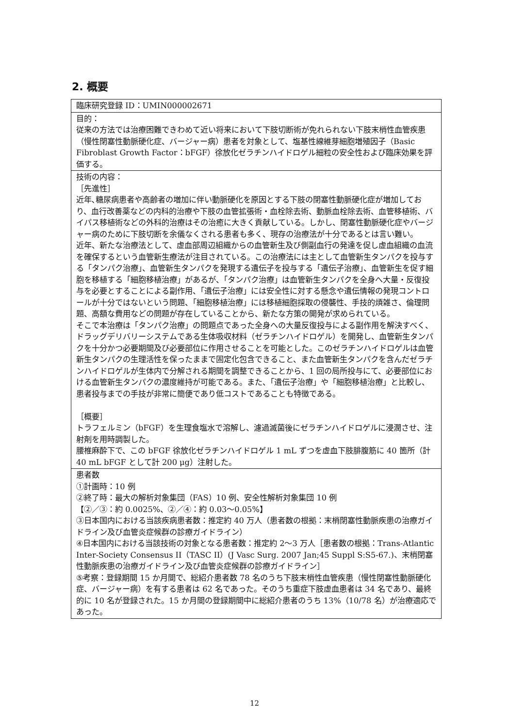2. 概要
| 臨床研究登録 ID：UMIN000002671 |
| 目的： 従来の方法では治療困難できわめて近い将来において下肢切断術が免れられない下肢末梢性血管疾患（慢性閉塞性動脈硬化症、バージャー病）患者を対象として、塩基性線維芽細胞増殖因子（Basic Fibroblast Growth Factor：bFGF）徐放化ゼラチンハイドロゲル細粒の安全性および臨床効果を評価する。 |
| 技術の内容： ［先進性］ 近年､糖尿病患者や高齢者の増加に伴い動脈硬化を原因とする下肢の閉塞性動脈硬化症が増加しており、血行改善薬などの内科的治療や下肢の血管拡張術・血栓除去術、動脈血栓除去術、血管移植術、バイパス移植術などの外科的治療はその治癒に大きく貢献している。しかし、閉塞性動脈硬化症やバージャー病のために下肢切断を余儀なくされる患者も多く、現存の治療法が十分であるとは言い難い。 近年、新たな治療法として、虚血部周辺組織からの血管新生及び側副血行の発達を促し虚血組織の血流を確保するという血管新生療法が注目されている。この治療法には主として血管新生タンパクを投与する「タンパク治療」、血管新生タンパクを発現する遺伝子を投与する「遺伝子治療」、血管新生を促す細胞を移植する「細胞移植治療」があるが、「タンパク治療」は血管新生タンパクを全身へ大量・反復投与を必要とすることによる副作用、「遺伝子治療」には安全性に対する懸念や遺伝情報の発現コントロールが十分ではないという問題、「細胞移植治療」には移植細胞採取の侵襲性、手技的煩雑さ、倫理問題、高額な費用などの問題が存在していることから、新たな方策の開発が求められている。 そこで本治療は「タンパク治療」の問題点であった全身への大量反復投与による副作用を解決すべく、ドラッグデリバリーシステムである生体吸収材料（ゼラチンハイドロゲル）を開発し、血管新生タンパクを十分かつ必要期間及び必要部位に作用させることを可能とした。このゼラチンハイドロゲルは血管新生タンパクの生理活性を保ったままで固定化包含できること、また血管新生タンパクを含んだゼラチンハイドロゲルが生体内で分解される期間を調整できることから、1 回の局所投与にて、必要部位における血管新生タンパクの濃度維持が可能である。また、「遺伝子治療」や「細胞移植治療」と比較し、患者投与までの手技が非常に簡便であり低コストであることも特徴である。 ［概要］ トラフェルミン（bFGF）を生理食塩水で溶解し、濾過滅菌後にゼラチンハイドロゲルに浸潤させ、注射剤を用時調製した。 腰椎麻酔下で、この bFGF 徐放化ゼラチンハイドロゲル 1 mL ずつを虚血下肢腓腹筋に 40 箇所（計 40 mL bFGF として計 200 μg）注射した。 |
| 患者数 ①計画時：10 例 ②終了時：最大の解析対象集団（FAS）10 例、安全性解析対象集団 10 例 【②／③：約 0.0025%、②／④：約 0.03～0.05%】 ③日本国内における当該疾病患者数：推定約 40 万人（患者数の根拠：末梢閉塞性動脈疾患の治療ガイドライン及び血管炎症候群の診療ガイドライン） ④日本国内における当該技術の対象となる患者数：推定約 2～3 万人［患者数の根拠：Trans-Atlantic Inter-Society Consensus II（TASC II）(J Vasc Surg. 2007 Jan;45 Suppl S:S5-67.)、末梢閉塞性動脈疾患の治療ガイドライン及び血管炎症候群の診療ガイドライン］ ⑤考察：登録期間 15 か月間で、総紹介患者数 78 名のうち下肢末梢性血管疾患（慢性閉塞性動脈硬化症、バージャー病）を有する患者は 62 名であった。そのうち重症下肢虚血患者は 34 名であり、最終的に 10 名が登録された。15 か月間の登録期間中に総紹介患者のうち 13%（10/78 名）が治療適応であった。 |
12